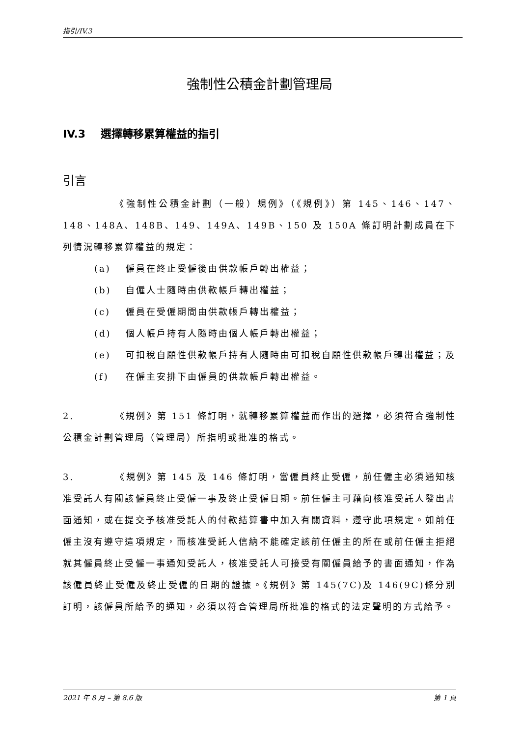指引/IV.3
強制性公積金計劃管理局
IV.3 選擇轉移累算權益的指引
引言
     《強制性公積金計劃（一般）規例》（《規例》）第 145、146、147、148、148A、148B、149、149A、149B、150 及 150A 條訂明計劃成員在下列情況轉移累算權益的規定：
(a) 僱員在終止受僱後由供款帳戶轉出權益；
(b) 自僱人士隨時由供款帳戶轉出權益；
(c) 僱員在受僱期間由供款帳戶轉出權益；
(d) 個人帳戶持有人隨時由個人帳戶轉出權益；
(e) 可扣稅自願性供款帳戶持有人隨時由可扣稅自願性供款帳戶轉出權益；及
(f) 在僱主安排下由僱員的供款帳戶轉出權益。
2.    《規例》第 151 條訂明，就轉移累算權益而作出的選擇，必須符合強制性公積金計劃管理局（管理局）所指明或批准的格式。
3.    《規例》第 145 及 146 條訂明，當僱員終止受僱，前任僱主必須通知核准受託人有關該僱員終止受僱一事及終止受僱日期。前任僱主可藉向核准受託人發出書面通知，或在提交予核准受託人的付款結算書中加入有關資料，遵守此項規定。如前任僱主沒有遵守這項規定，而核准受託人信納不能確定該前任僱主的所在或前任僱主拒絕就其僱員終止受僱一事通知受託人，核准受託人可接受有關僱員給予的書面通知，作為該僱員終止受僱及終止受僱的日期的證據。《規例》第 145(7C)及 146(9C)條分別訂明，該僱員所給予的通知，必須以符合管理局所批准的格式的法定聲明的方式給予。
2021 年 8 月 – 第 8.6 版 第 1 頁